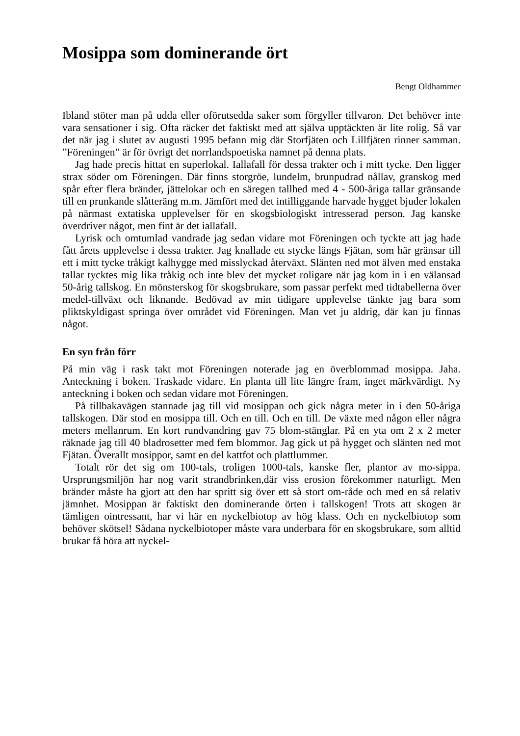Mosippa som dominerande ört
Bengt Oldhammer
Ibland stöter man på udda eller oförutsedda saker som förgyller tillvaron. Det behöver inte vara sensationer i sig. Ofta räcker det faktiskt med att själva upptäckten är lite rolig. Så var det när jag i slutet av augusti 1995 befann mig där Storfjäten och Lillfjäten rinner samman. ”Föreningen” är för övrigt det norrlandspoetiska namnet på denna plats.
Jag hade precis hittat en superlokal. Iallafall för dessa trakter och i mitt tycke. Den ligger strax söder om Föreningen. Där finns storgröe, lundelm, brunpudrad nållav, granskog med spår efter flera bränder, jättelokar och en säregen tallhed med 4 - 500-åriga tallar gränsande till en prunkande slåtteräng m.m. Jämfört med det intilliggande harvade hygget bjuder lokalen på närmast extatiska upplevelser för en skogsbiologiskt intresserad person. Jag kanske överdriver något, men fint är det iallafall.
Lyrisk och omtumlad vandrade jag sedan vidare mot Föreningen och tyckte att jag hade fått årets upplevelse i dessa trakter. Jag knallade ett stycke längs Fjätan, som här gränsar till ett i mitt tycke tråkigt kalhygge med misslyckad återväxt. Slänten ned mot älven med enstaka tallar tycktes mig lika tråkig och inte blev det mycket roligare när jag kom in i en välansad 50-årig tallskog. En mönsterskog för skogsbrukare, som passar perfekt med tidtabellerna över medel-tillväxt och liknande. Bedövad av min tidigare upplevelse tänkte jag bara som pliktskyldigast springa över området vid Föreningen. Man vet ju aldrig, där kan ju finnas något.
En syn från förr
På min väg i rask takt mot Föreningen noterade jag en överblommad mosippa. Jaha. Anteckning i boken. Traskade vidare. En planta till lite längre fram, inget märkvärdigt. Ny anteckning i boken och sedan vidare mot Föreningen.
På tillbakavägen stannade jag till vid mosippan och gick några meter in i den 50-åriga tallskogen. Där stod en mosippa till. Och en till. Och en till. De växte med någon eller några meters mellanrum. En kort rundvandring gav 75 blom-stänglar. På en yta om 2 x 2 meter räknade jag till 40 bladrosetter med fem blommor. Jag gick ut på hygget och slänten ned mot Fjätan. Överallt mosippor, samt en del kattfot och plattlummer.
Totalt rör det sig om 100-tals, troligen 1000-tals, kanske fler, plantor av mo-sippa. Ursprungsmiljön har nog varit strandbrinken,där viss erosion förekommer naturligt. Men bränder måste ha gjort att den har spritt sig över ett så stort om-råde och med en så relativ jämnhet. Mosippan är faktiskt den dominerande örten i tallskogen! Trots att skogen är tämligen ointressant, har vi här en nyckelbiotop av hög klass. Och en nyckelbiotop som behöver skötsel! Sådana nyckelbiotoper måste vara underbara för en skogsbrukare, som alltid brukar få höra att nyckel-